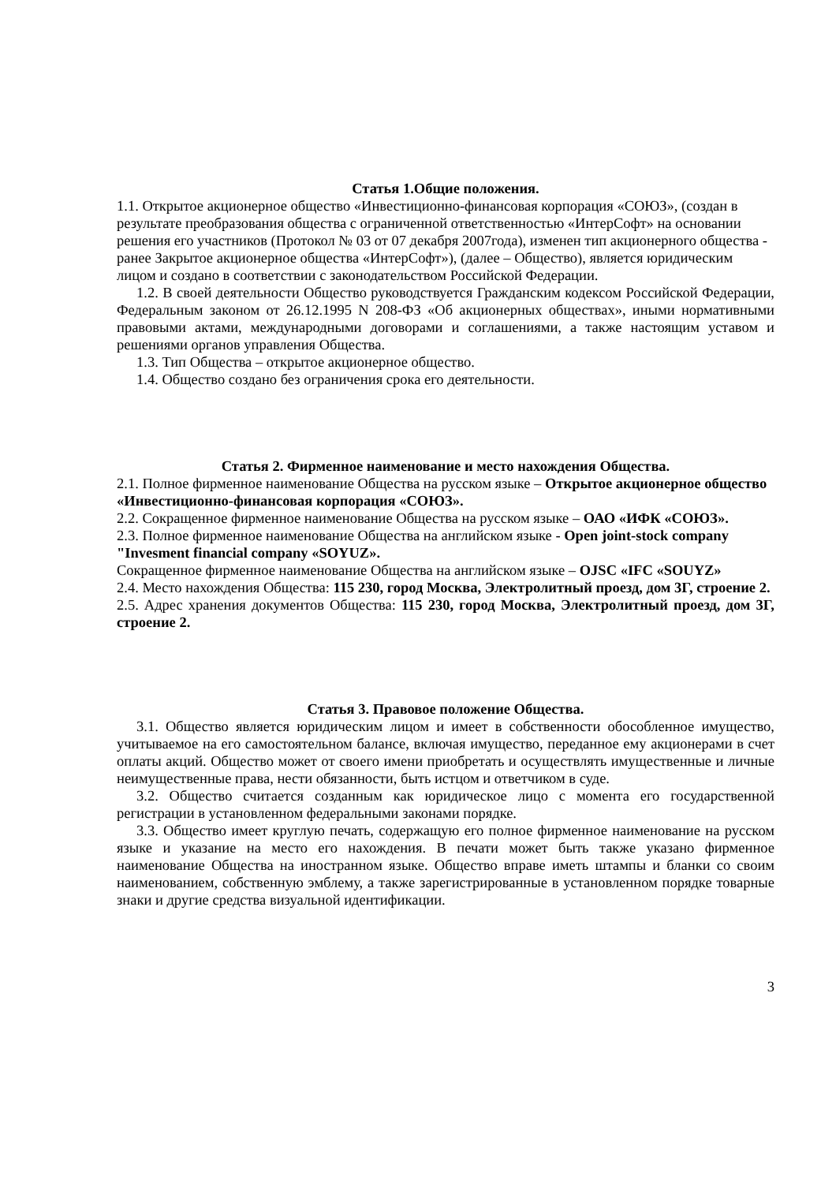Статья 1.Общие положения.
1.1. Открытое акционерное общество «Инвестиционно-финансовая корпорация «СОЮЗ», (создан в результате преобразования общества с ограниченной ответственностью «ИнтерСофт» на основании решения его участников (Протокол № 03 от 07 декабря 2007года), изменен тип акционерного общества - ранее Закрытое акционерное общества «ИнтерСофт»), (далее – Общество), является юридическим лицом и создано в соответствии с законодательством Российской Федерации.
1.2. В своей деятельности Общество руководствуется Гражданским кодексом Российской Федерации, Федеральным законом от 26.12.1995 N 208-ФЗ «Об акционерных обществах», иными нормативными правовыми актами, международными договорами и соглашениями, а также настоящим уставом и решениями органов управления Общества.
1.3. Тип Общества – открытое акционерное общество.
1.4. Общество создано без ограничения срока его деятельности.
Статья 2. Фирменное наименование и место нахождения Общества.
2.1. Полное фирменное наименование Общества на русском языке – Открытое акционерное общество «Инвестиционно-финансовая корпорация «СОЮЗ».
2.2. Сокращенное фирменное наименование Общества на русском языке – ОАО «ИФК «СОЮЗ».
2.3. Полное фирменное наименование Общества на английском языке - Open joint-stock company "Invesment financial company «SOYUZ».
Сокращенное фирменное наименование Общества на английском языке – OJSC «IFC «SOUYZ»
2.4. Место нахождения Общества: 115 230, город Москва, Электролитный проезд, дом 3Г, строение 2.
2.5. Адрес хранения документов Общества: 115 230, город Москва, Электролитный проезд, дом 3Г, строение 2.
Статья 3. Правовое положение Общества.
3.1. Общество является юридическим лицом и имеет в собственности обособленное имущество, учитываемое на его самостоятельном балансе, включая имущество, переданное ему акционерами в счет оплаты акций. Общество может от своего имени приобретать и осуществлять имущественные и личные неимущественные права, нести обязанности, быть истцом и ответчиком в суде.
3.2. Общество считается созданным как юридическое лицо с момента его государственной регистрации в установленном федеральными законами порядке.
3.3. Общество имеет круглую печать, содержащую его полное фирменное наименование на русском языке и указание на место его нахождения. В печати может быть также указано фирменное наименование Общества на иностранном языке. Общество вправе иметь штампы и бланки со своим наименованием, собственную эмблему, а также зарегистрированные в установленном порядке товарные знаки и другие средства визуальной идентификации.
3